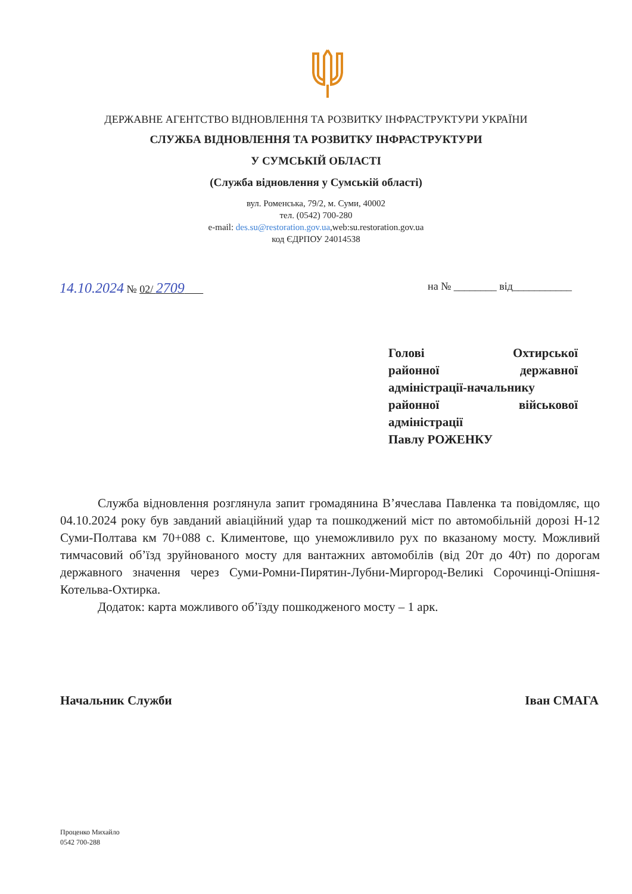ДЕРЖАВНЕ АГЕНТСТВО ВІДНОВЛЕННЯ ТА РОЗВИТКУ ІНФРАСТРУКТУРИ УКРАЇНИ
СЛУЖБА ВІДНОВЛЕННЯ ТА РОЗВИТКУ ІНФРАСТРУКТУРИ
У СУМСЬКІЙ ОБЛАСТІ
(Служба відновлення у Сумській області)
вул. Роменська, 79/2, м. Суми, 40002
тел. (0542) 700-280
e-mail: des.su@restoration.gov.ua,web:su.restoration.gov.ua
код ЄДРПОУ 24014538
14.10.2024 № 02/ 2709
на № ________ від___________
Голові Охтирської
районної державної
адміністрації-начальнику
районної військової
адміністрації
Павлу РОЖЕНКУ
Служба відновлення розглянула запит громадянина В’ячеслава Павленка та повідомляє, що 04.10.2024 року був завданий авіаційний удар та пошкоджений міст по автомобільній дорозі Н-12 Суми-Полтава км 70+088 с. Климентове, що унеможливило рух по вказаному мосту. Можливий тимчасовий об’їзд зруйнованого мосту для вантажних автомобілів (від 20т до 40т) по дорогам державного значення через Суми-Ромни-Пирятин-Лубни-Миргород-Великі Сорочинці-Опішня-Котельва-Охтирка.
Додаток: карта можливого об’їзду пошкодженого мосту – 1 арк.
Начальник Служби Іван СМАГА
Проценко Михайло
0542 700-288